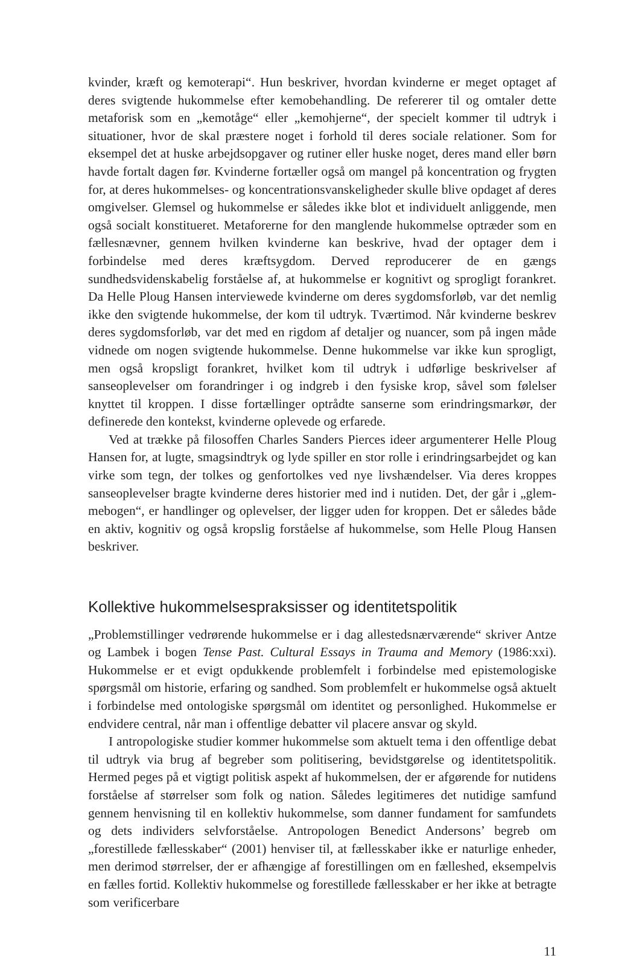kvinder, kræft og kemoterapi“. Hun beskriver, hvordan kvinderne er meget optaget af deres svigtende hukommelse efter kemobehandling. De refererer til og omtaler dette metaforisk som en „kemotåge“ eller „kemohjerne“, der specielt kommer til udtryk i situationer, hvor de skal præstere noget i forhold til deres sociale relationer. Som for eksempel det at huske arbejdsopgaver og rutiner eller huske noget, deres mand eller børn havde fortalt dagen før. Kvinderne fortæller også om mangel på koncentration og frygten for, at deres hukommelses- og koncentrationsvanskeligheder skulle blive opdaget af deres omgivelser. Glemsel og hukommelse er således ikke blot et individuelt anliggende, men også socialt konstitueret. Metaforerne for den manglende hukommelse optræder som en fællesnævner, gennem hvilken kvinderne kan beskrive, hvad der optager dem i forbindelse med deres kræftsygdom. Derved reproducerer de en gængs sundhedsvidenskabelig forståelse af, at hukommelse er kognitivt og sprogligt forankret. Da Helle Ploug Hansen interviewede kvinderne om deres sygdomsforløb, var det nemlig ikke den svigtende hukommelse, der kom til udtryk. Tværtimod. Når kvinderne beskrev deres sygdomsforløb, var det med en rigdom af detaljer og nuancer, som på ingen måde vidnede om nogen svigtende hukommelse. Denne hukommelse var ikke kun sprogligt, men også kropsligt forankret, hvilket kom til udtryk i udførlige beskrivelser af sanseoplevelser om forandringer i og indgreb i den fysiske krop, såvel som følelser knyttet til kroppen. I disse fortællinger optrådte sanserne som erindringsmarkør, der definerede den kontekst, kvinderne oplevede og erfarede.
Ved at trække på filosoffen Charles Sanders Pierces ideer argumenterer Helle Ploug Hansen for, at lugte, smagsindtryk og lyde spiller en stor rolle i erindringsarbejdet og kan virke som tegn, der tolkes og genfortolkes ved nye livshændelser. Via deres kroppes sanseoplevelser bragte kvinderne deres historier med ind i nutiden. Det, der går i „glem-mebogen“, er handlinger og oplevelser, der ligger uden for kroppen. Det er således både en aktiv, kognitiv og også kropslig forståelse af hukommelse, som Helle Ploug Hansen beskriver.
Kollektive hukommelsespraksisser og identitetspolitik
„Problemstillinger vedrørende hukommelse er i dag allestedsnærværende“ skriver Antze og Lambek i bogen Tense Past. Cultural Essays in Trauma and Memory (1986:xxi). Hukommelse er et evigt opdukkende problemfelt i forbindelse med epistemologiske spørgsmål om historie, erfaring og sandhed. Som problemfelt er hukommelse også aktuelt i forbindelse med ontologiske spørgsmål om identitet og personlighed. Hukommelse er endvidere central, når man i offentlige debatter vil placere ansvar og skyld.
I antropologiske studier kommer hukommelse som aktuelt tema i den offentlige debat til udtryk via brug af begreber som politisering, bevidstgørelse og identitetspolitik. Hermed peges på et vigtigt politisk aspekt af hukommelsen, der er afgørende for nutidens forståelse af størrelser som folk og nation. Således legitimeres det nutidige samfund gennem henvisning til en kollektiv hukommelse, som danner fundament for samfundets og dets individers selvforståelse. Antropologen Benedict Andersons’ begreb om „forestillede fællesskaber“ (2001) henviser til, at fællesskaber ikke er naturlige enheder, men derimod størrelser, der er afhængige af forestillingen om en fælleshed, eksempelvis en fælles fortid. Kollektiv hukommelse og forestillede fællesskaber er her ikke at betragte som verificerbare
11